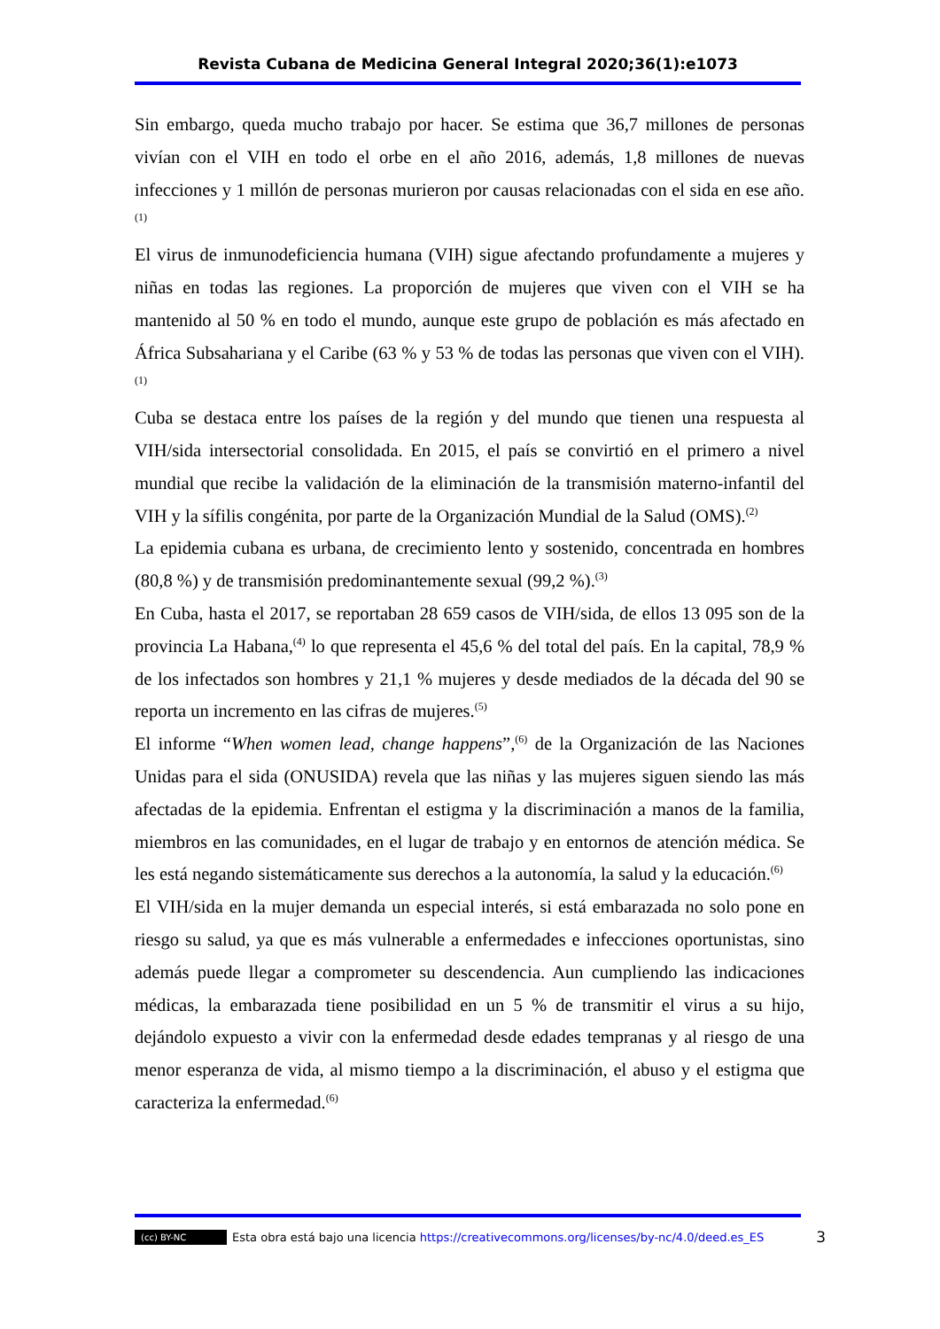Revista Cubana de Medicina General Integral 2020;36(1):e1073
Sin embargo, queda mucho trabajo por hacer. Se estima que 36,7 millones de personas vivían con el VIH en todo el orbe en el año 2016, además, 1,8 millones de nuevas infecciones y 1 millón de personas murieron por causas relacionadas con el sida en ese año.<sup>(1)</sup>
El virus de inmunodeficiencia humana (VIH) sigue afectando profundamente a mujeres y niñas en todas las regiones. La proporción de mujeres que viven con el VIH se ha mantenido al 50 % en todo el mundo, aunque este grupo de población es más afectado en África Subsahariana y el Caribe (63 % y 53 % de todas las personas que viven con el VIH).<sup>(1)</sup>
Cuba se destaca entre los países de la región y del mundo que tienen una respuesta al VIH/sida intersectorial consolidada. En 2015, el país se convirtió en el primero a nivel mundial que recibe la validación de la eliminación de la transmisión materno-infantil del VIH y la sífilis congénita, por parte de la Organización Mundial de la Salud (OMS).<sup>(2)</sup>
La epidemia cubana es urbana, de crecimiento lento y sostenido, concentrada en hombres (80,8 %) y de transmisión predominantemente sexual (99,2 %).<sup>(3)</sup>
En Cuba, hasta el 2017, se reportaban 28 659 casos de VIH/sida, de ellos 13 095 son de la provincia La Habana,<sup>(4)</sup> lo que representa el 45,6 % del total del país. En la capital, 78,9 % de los infectados son hombres y 21,1 % mujeres y desde mediados de la década del 90 se reporta un incremento en las cifras de mujeres.<sup>(5)</sup>
El informe “When women lead, change happens”,<sup>(6)</sup> de la Organización de las Naciones Unidas para el sida (ONUSIDA) revela que las niñas y las mujeres siguen siendo las más afectadas de la epidemia. Enfrentan el estigma y la discriminación a manos de la familia, miembros en las comunidades, en el lugar de trabajo y en entornos de atención médica. Se les está negando sistemáticamente sus derechos a la autonomía, la salud y la educación.<sup>(6)</sup>
El VIH/sida en la mujer demanda un especial interés, si está embarazada no solo pone en riesgo su salud, ya que es más vulnerable a enfermedades e infecciones oportunistas, sino además puede llegar a comprometer su descendencia. Aun cumpliendo las indicaciones médicas, la embarazada tiene posibilidad en un 5 % de transmitir el virus a su hijo, dejándolo expuesto a vivir con la enfermedad desde edades tempranas y al riesgo de una menor esperanza de vida, al mismo tiempo a la discriminación, el abuso y el estigma que caracteriza la enfermedad.<sup>(6)</sup>
(cc) BY-NC Esta obra está bajo una licencia https://creativecommons.org/licenses/by-nc/4.0/deed.es_ES 3